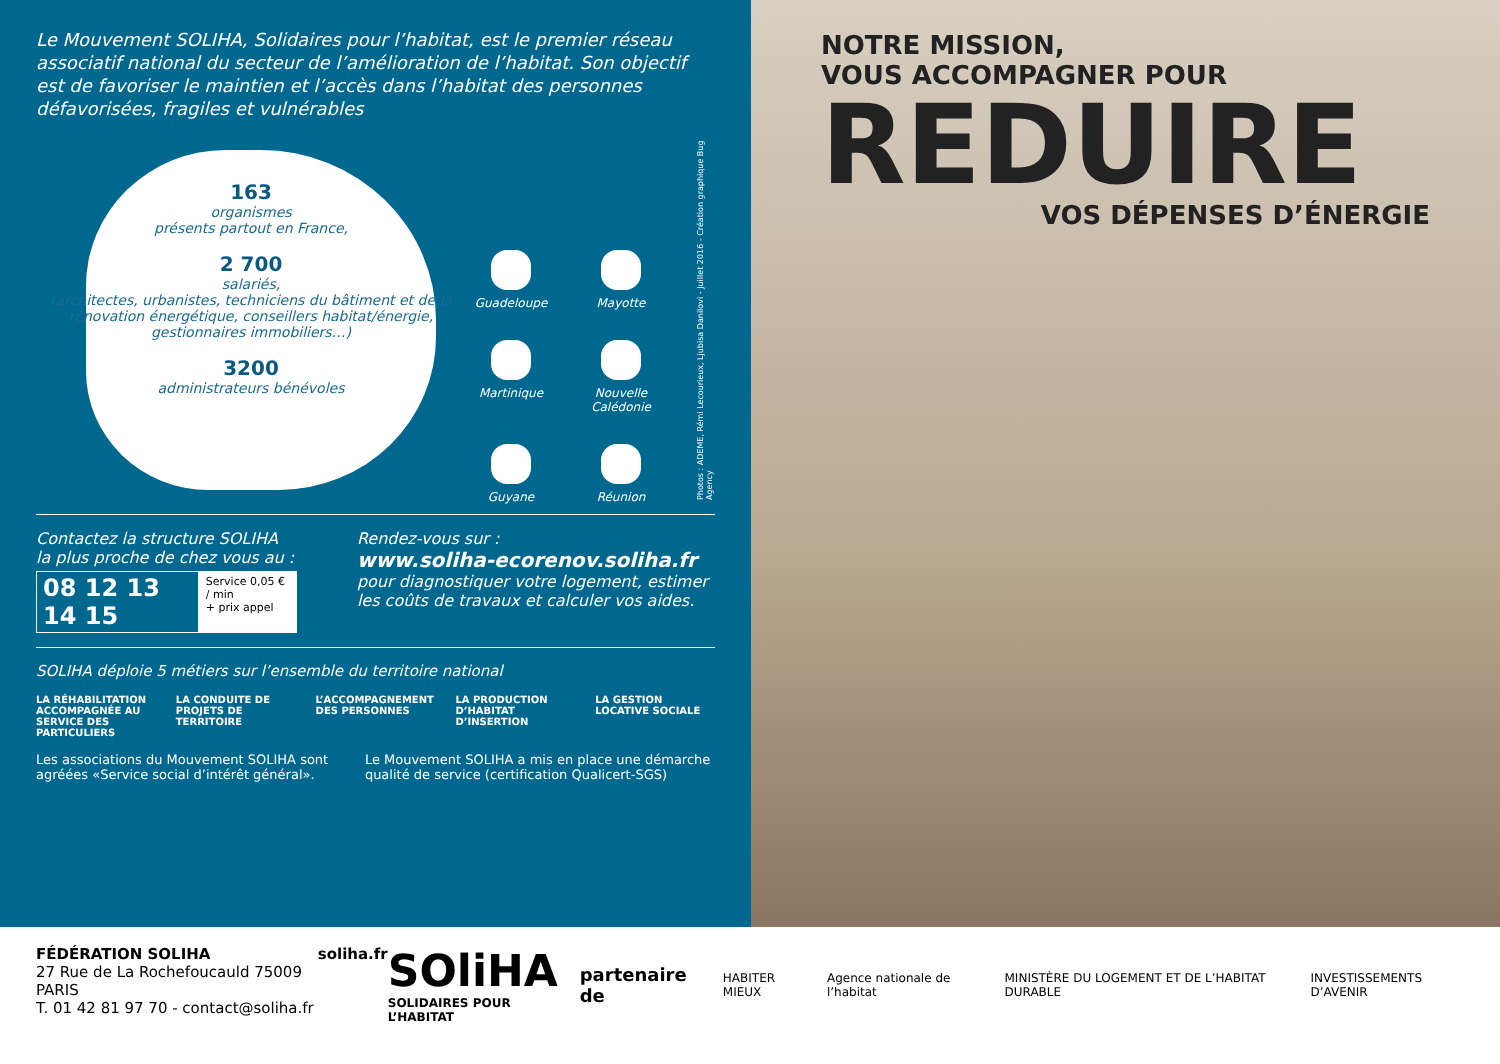Le Mouvement SOLIHA, Solidaires pour l’habitat, est le premier réseau associatif national du secteur de l’amélioration de l’habitat. Son objectif est de favoriser le maintien et l’accès dans l’habitat des personnes défavorisées, fragiles et vulnérables
163
organismes
présents partout en France,
2 700
salariés,
(architectes, urbanistes, techniciens du bâtiment et de la rénovation énergétique, conseillers habitat/énergie, gestionnaires immobiliers…)
3200
administrateurs bénévoles
Guadeloupe
Mayotte
Martinique
Nouvelle Calédonie
Guyane
Réunion
Photos : ADEME, Rémi Lecourieux, Ljubisa Danilovi - Juillet 2016 - Création graphique Bug Agency
Contactez la structure SOLIHA la plus proche de chez vous au :
08 12 13 14 15 Service 0,05 € / min
+ prix appel
Rendez-vous sur :
www.soliha-ecorenov.soliha.fr
pour diagnostiquer votre logement, estimer les coûts de travaux et calculer vos aides.
SOLIHA déploie 5 métiers sur l’ensemble du territoire national
LA RÉHABILITATION ACCOMPAGNÉE AU SERVICE DES PARTICULIERS
LA CONDUITE DE PROJETS DE TERRITOIRE
L’ACCOMPAGNEMENT DES PERSONNES
LA PRODUCTION D’HABITAT D’INSERTION
LA GESTION LOCATIVE SOCIALE
Les associations du Mouvement SOLIHA sont agréées «Service social d’intérêt général».
Le Mouvement SOLIHA a mis en place une démarche qualité de service (certification Qualicert-SGS)
NOTRE MISSION,
VOUS ACCOMPAGNER POUR
REDUIRE
VOS DÉPENSES D’ÉNERGIE
FÉDÉRATION SOLIHA
27 Rue de La Rochefoucauld 75009 PARIS
T. 01 42 81 97 70 - contact@soliha.fr
soliha.fr
SOliHA
SOLIDAIRES POUR L’HABITAT
partenaire de
HABITER MIEUX Agence nationale de l’habitat
MINISTÈRE DU LOGEMENT ET DE L’HABITAT DURABLE
INVESTISSEMENTS D’AVENIR